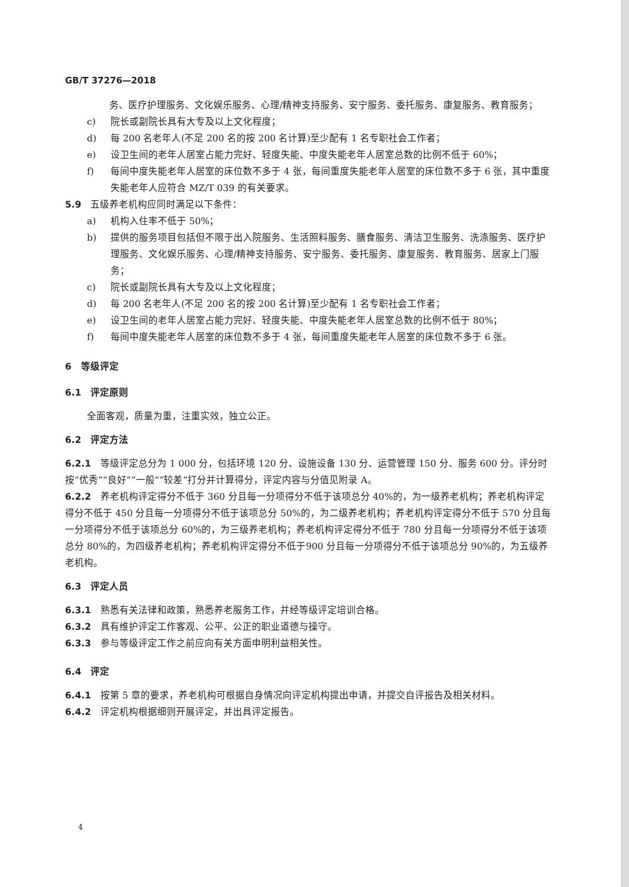GB/T 37276—2018
务、医疗护理服务、文化娱乐服务、心理/精神支持服务、安宁服务、委托服务、康复服务、教育服务；
c) 院长或副院长具有大专及以上文化程度；
d) 每 200 名老年人(不足 200 名的按 200 名计算)至少配有 1 名专职社会工作者；
e) 设卫生间的老年人居室占能力完好、轻度失能、中度失能老年人居室总数的比例不低于 60%；
f) 每间中度失能老年人居室的床位数不多于 4 张，每间重度失能老年人居室的床位数不多于 6 张，其中重度失能老年人应符合 MZ/T 039 的有关要求。
5.9　五级养老机构应同时满足以下条件：
a) 机构入住率不低于 50%；
b) 提供的服务项目包括但不限于出入院服务、生活照料服务、膳食服务、清洁卫生服务、洗涤服务、医疗护理服务、文化娱乐服务、心理/精神支持服务、安宁服务、委托服务、康复服务、教育服务、居家上门服务；
c) 院长或副院长具有大专及以上文化程度；
d) 每 200 名老年人(不足 200 名的按 200 名计算)至少配有 1 名专职社会工作者；
e) 设卫生间的老年人居室占能力完好、轻度失能、中度失能老年人居室总数的比例不低于 80%；
f) 每间中度失能老年人居室的床位数不多于 4 张，每间重度失能老年人居室的床位数不多于 6 张。
6　等级评定
6.1　评定原则
全面客观，质量为重，注重实效，独立公正。
6.2　评定方法
6.2.1　等级评定总分为 1 000 分，包括环境 120 分、设施设备 130 分、运营管理 150 分、服务 600 分。评分时按“优秀”“良好”“一般”“较差”打分并计算得分，评定内容与分值见附录 A。
6.2.2　养老机构评定得分不低于 360 分且每一分项得分不低于该项总分 40%的，为一级养老机构；养老机构评定得分不低于 450 分且每一分项得分不低于该项总分 50%的，为二级养老机构；养老机构评定得分不低于 570 分且每一分项得分不低于该项总分 60%的，为三级养老机构；养老机构评定得分不低于 780 分且每一分项得分不低于该项总分 80%的，为四级养老机构；养老机构评定得分不低于900 分且每一分项得分不低于该项总分 90%的，为五级养老机构。
6.3　评定人员
6.3.1　熟悉有关法律和政策，熟悉养老服务工作，并经等级评定培训合格。
6.3.2　具有维护评定工作客观、公平、公正的职业道德与操守。
6.3.3　参与等级评定工作之前应向有关方面申明利益相关性。
6.4　评定
6.4.1　按第 5 章的要求，养老机构可根据自身情况向评定机构提出申请，并提交自评报告及相关材料。
6.4.2　评定机构根据细则开展评定，并出具评定报告。
4